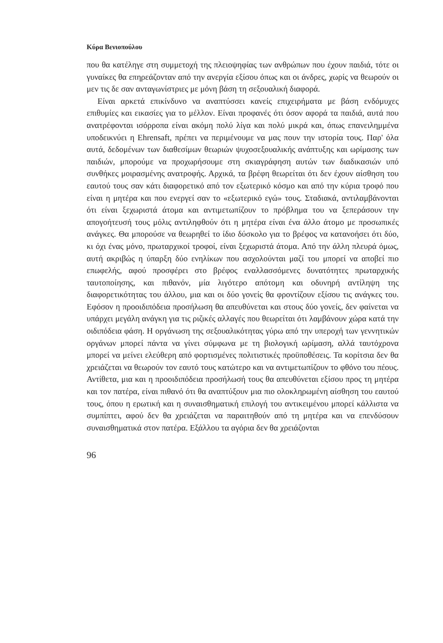Κύρα Βενιοπούλου
που θα κατέληγε στη συμμετοχή της πλειοψηφίας των ανθρώπων που έχουν παιδιά, τότε οι γυναίκες θα επηρεάζονταν από την ανεργία εξίσου όπως και οι άνδρες, χωρίς να θεωρούν οι μεν τις δε σαν ανταγωνίστριες με μόνη βάση τη σεξουαλική διαφορά.
Είναι αρκετά επικίνδυνο να αναπτύσσει κανείς επιχειρήματα με βάση ενδόμυχες επιθυμίες και εικασίες για το μέλλον. Είναι προφανές ότι όσον αφορά τα παιδιά, αυτά που ανατρέφονται ισόρροπα είναι ακόμη πολύ λίγα και πολύ μικρά και, όπως επανειλημμένα υποδεικνύει η Ehrensaft, πρέπει να περιμένουμε να μας πουν την ιστορία τους. Παρ' όλα αυτά, δεδομένων των διαθεσίμων θεωριών ψυχοσεξουαλικής ανάπτυξης και ωρίμασης των παιδιών, μπορούμε να προχωρήσουμε στη σκιαγράφηση αυτών των διαδικασιών υπό συνθήκες μοιρασμένης ανατροφής. Αρχικά, τα βρέφη θεωρείται ότι δεν έχουν αίσθηση του εαυτού τους σαν κάτι διαφορετικό από τον εξωτερικό κόσμο και από την κύρια τροφό που είναι η μητέρα και που ενεργεί σαν το «εξωτερικό εγώ» τους. Σταδιακά, αντιλαμβάνονται ότι είναι ξεχωριστά άτομα και αντιμετωπίζουν το πρόβλημα του να ξεπεράσουν την απογοήτευσή τους μόλις αντιληφθούν ότι η μητέρα είναι ένα άλλο άτομο με προσωπικές ανάγκες. Θα μπορούσε να θεωρηθεί το ίδιο δύσκολο για το βρέφος να κατανοήσει ότι δύο, κι όχι ένας μόνο, πρωταρχικοί τροφοί, είναι ξεχωριστά άτομα. Από την άλλη πλευρά όμως, αυτή ακριβώς η ύπαρξη δύο ενηλίκων που ασχολούνται μαζί του μπορεί να αποβεί πιο επωφελής, αφού προσφέρει στο βρέφος εναλλασσόμενες δυνατότητες πρωταρχικής ταυτοποίησης, και πιθανόν, μία λιγότερο απότομη και οδυνηρή αντίληψη της διαφορετικότητας του άλλου, μια και οι δύο γονείς θα φροντίζουν εξίσου τις ανάγκες του. Εφόσον η προοιδιπόδεια προσήλωση θα απευθύνεται και στους δύο γονείς, δεν φαίνεται να υπάρχει μεγάλη ανάγκη για τις ριζικές αλλαγές που θεωρείται ότι λαμβάνουν χώρα κατά την οιδιπόδεια φάση. Η οργάνωση της σεξουαλικότητας γύρω από την υπεροχή των γεννητικών οργάνων μπορεί πάντα να γίνει σύμφωνα με τη βιολογική ωρίμαση, αλλά ταυτόχρονα μπορεί να μείνει ελεύθερη από φορτισμένες πολιτιστικές προϋποθέσεις. Τα κορίτσια δεν θα χρειάζεται να θεωρούν τον εαυτό τους κατώτερο και να αντιμετωπίζουν το φθόνο του πέους. Αντίθετα, μια και η προοιδιπόδεια προσήλωσή τους θα απευθύνεται εξίσου προς τη μητέρα και τον πατέρα, είναι πιθανό ότι θα αναπτύξουν μια πιο ολοκληρωμένη αίσθηση του εαυτού τους, όπου η ερωτική και η συναισθηματική επιλογή του αντικειμένου μπορεί κάλλιστα να συμπίπτει, αφού δεν θα χρειάζεται να παραιτηθούν από τη μητέρα και να επενδύσουν συναισθηματικά στον πατέρα. Εξάλλου τα αγόρια δεν θα χρειάζονται
96